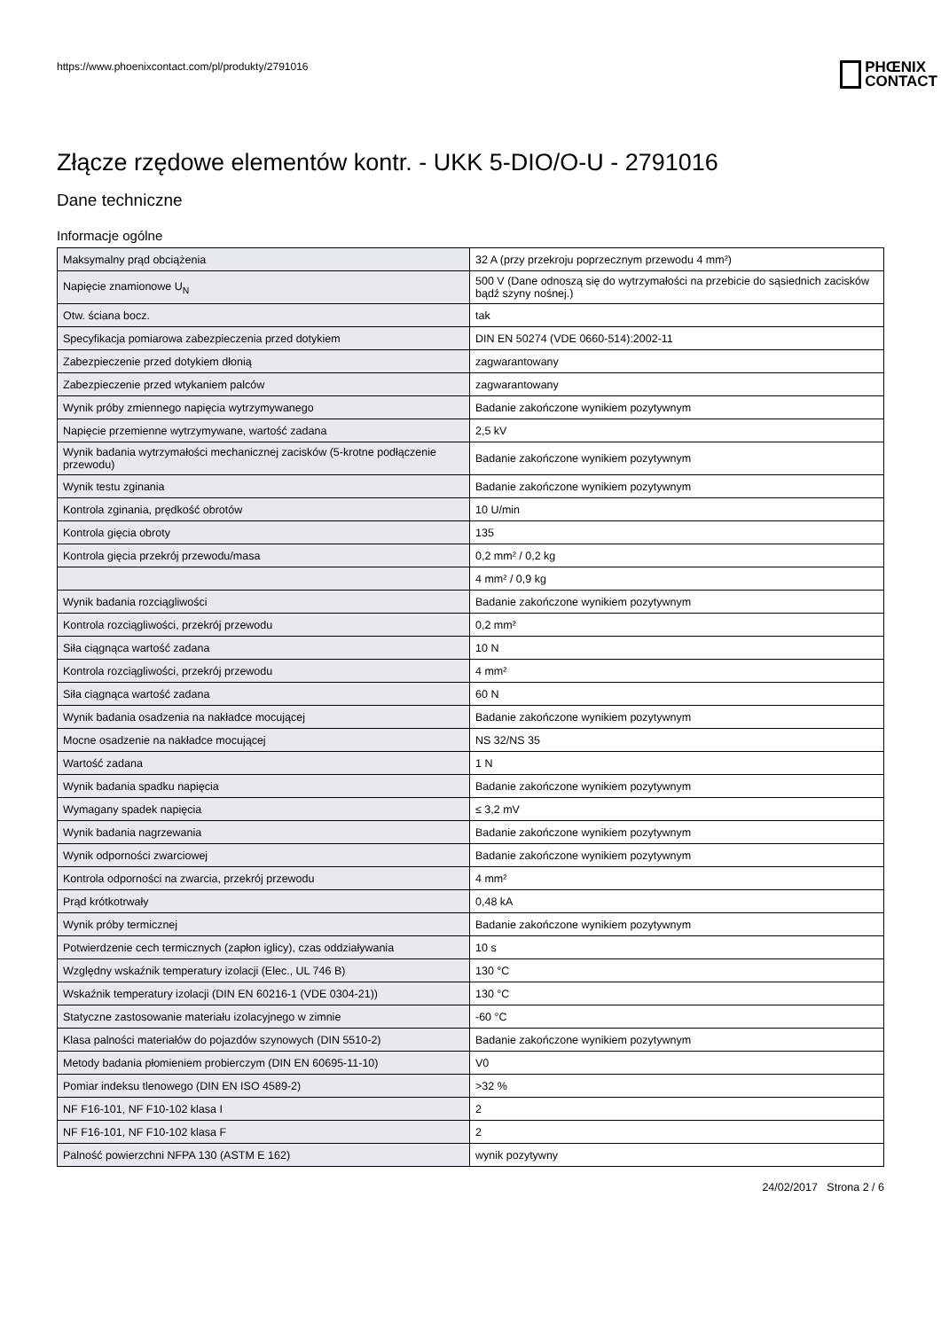https://www.phoenixcontact.com/pl/produkty/2791016
PHŒNIX
CONTACT
Złącze rzędowe elementów kontr. - UKK 5-DIO/O-U - 2791016
Dane techniczne
Informacje ogólne
| Maksymalny prąd obciążenia | 32 A (przy przekroju poprzecznym przewodu 4 mm²) |
| Napięcie znamionowe U<sub>N</sub> | 500 V (Dane odnoszą się do wytrzymałości na przebicie do sąsiednich zacisków bądź szyny nośnej.) |
| Otw. ściana bocz. | tak |
| Specyfikacja pomiarowa zabezpieczenia przed dotykiem | DIN EN 50274 (VDE 0660-514):2002-11 |
| Zabezpieczenie przed dotykiem dłonią | zagwarantowany |
| Zabezpieczenie przed wtykaniem palców | zagwarantowany |
| Wynik próby zmiennego napięcia wytrzymywanego | Badanie zakończone wynikiem pozytywnym |
| Napięcie przemienne wytrzymywane, wartość zadana | 2,5 kV |
| Wynik badania wytrzymałości mechanicznej zacisków (5-krotne podłączenie przewodu) | Badanie zakończone wynikiem pozytywnym |
| Wynik testu zginania | Badanie zakończone wynikiem pozytywnym |
| Kontrola zginania, prędkość obrotów | 10 U/min |
| Kontrola gięcia obroty | 135 |
| Kontrola gięcia przekrój przewodu/masa | 0,2 mm² / 0,2 kg |
| | 4 mm² / 0,9 kg |
| Wynik badania rozciągliwości | Badanie zakończone wynikiem pozytywnym |
| Kontrola rozciągliwości, przekrój przewodu | 0,2 mm² |
| Siła ciągnąca wartość zadana | 10 N |
| Kontrola rozciągliwości, przekrój przewodu | 4 mm² |
| Siła ciągnąca wartość zadana | 60 N |
| Wynik badania osadzenia na nakładce mocującej | Badanie zakończone wynikiem pozytywnym |
| Mocne osadzenie na nakładce mocującej | NS 32/NS 35 |
| Wartość zadana | 1 N |
| Wynik badania spadku napięcia | Badanie zakończone wynikiem pozytywnym |
| Wymagany spadek napięcia | ≤ 3,2 mV |
| Wynik badania nagrzewania | Badanie zakończone wynikiem pozytywnym |
| Wynik odporności zwarciowej | Badanie zakończone wynikiem pozytywnym |
| Kontrola odporności na zwarcia, przekrój przewodu | 4 mm² |
| Prąd krótkotrwały | 0,48 kA |
| Wynik próby termicznej | Badanie zakończone wynikiem pozytywnym |
| Potwierdzenie cech termicznych (zapłon iglicy), czas oddziaływania | 10 s |
| Względny wskaźnik temperatury izolacji (Elec., UL 746 B) | 130 °C |
| Wskaźnik temperatury izolacji (DIN EN 60216-1 (VDE 0304-21)) | 130 °C |
| Statyczne zastosowanie materiału izolacyjnego w zimnie | -60 °C |
| Klasa palności materiałów do pojazdów szynowych (DIN 5510-2) | Badanie zakończone wynikiem pozytywnym |
| Metody badania płomieniem probierczym (DIN EN 60695-11-10) | V0 |
| Pomiar indeksu tlenowego (DIN EN ISO 4589-2) | >32 % |
| NF F16-101, NF F10-102 klasa I | 2 |
| NF F16-101, NF F10-102 klasa F | 2 |
| Palność powierzchni NFPA 130 (ASTM E 162) | wynik pozytywny |
24/02/2017 Strona 2 / 6